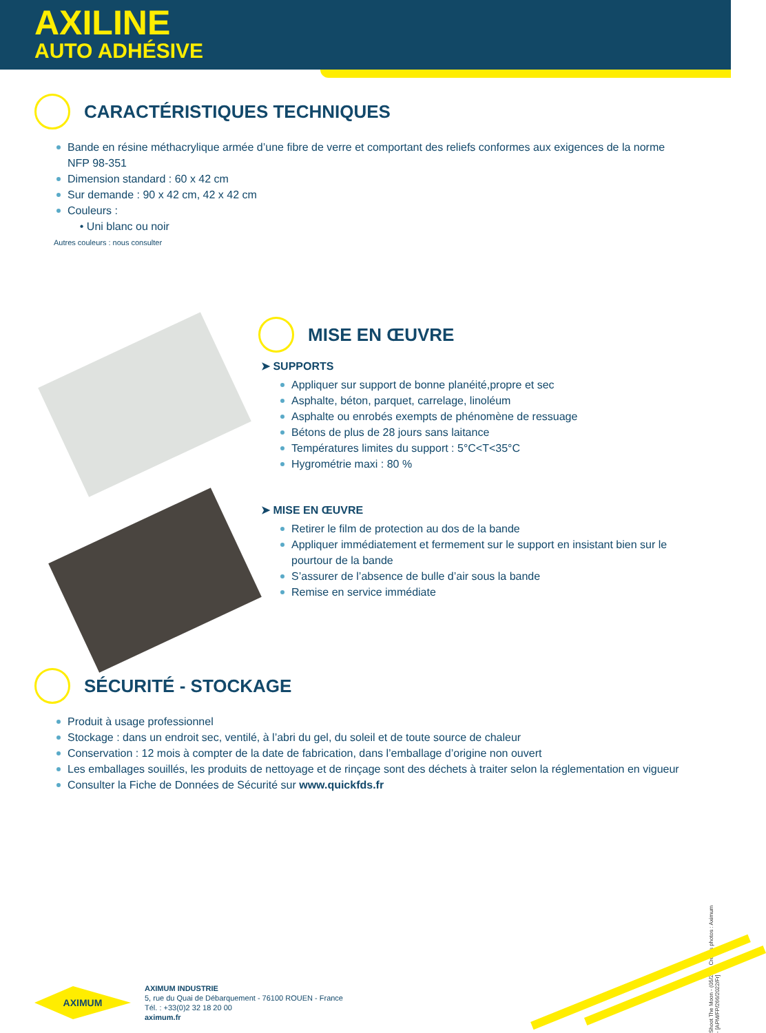AXILINE
AUTO ADHÉSIVE
CARACTÉRISTIQUES TECHNIQUES
Bande en résine méthacrylique armée d’une fibre de verre et comportant des reliefs conformes aux exigences de la norme
NFP 98-351
Dimension standard : 60 x 42 cm
Sur demande : 90 x 42 cm, 42 x 42 cm
Couleurs :
• Uni blanc ou noir
Autres couleurs : nous consulter
MISE EN ŒUVRE
➤ SUPPORTS
Appliquer sur support de bonne planéité,propre et sec
Asphalte, béton, parquet, carrelage, linoléum
Asphalte ou enrobés exempts de phénomène de ressuage
Bétons de plus de 28 jours sans laitance
Températures limites du support : 5°C<T<35°C
Hygrométrie maxi : 80 %
➤ MISE EN ŒUVRE
Retirer le film de protection au dos de la bande
Appliquer immédiatement et fermement sur le support en insistant bien sur le pourtour de la bande
S’assurer de l’absence de bulle d’air sous la bande
Remise en service immédiate
SÉCURITÉ - STOCKAGE
Produit à usage professionnel
Stockage : dans un endroit sec, ventilé, à l’abri du gel, du soleil et de toute source de chaleur
Conservation : 12 mois à compter de la date de fabrication, dans l’emballage d’origine non ouvert
Les emballages souillés, les produits de nettoyage et de rinçage sont des déchets à traiter selon la réglementation en vigueur
Consulter la Fiche de Données de Sécurité sur www.quickfds.fr
Shoot The Moon - (05/22) - Crédits photos : Aximum - [APM/FP/266/2022/Fr]
AXIMUM
AXIMUM INDUSTRIE
5, rue du Quai de Débarquement - 76100 ROUEN - France
Tél. : +33(0)2 32 18 20 00
aximum.fr